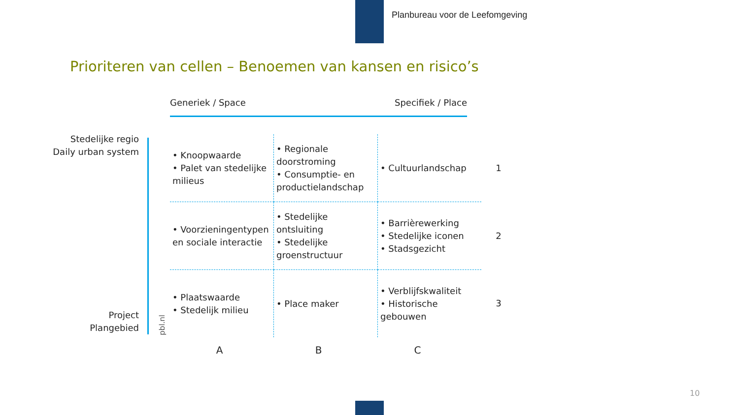Planbureau voor de Leefomgeving
Prioriteren van cellen – Benoemen van kansen en risico’s
Generiek / Space Specifiek / Place
Stedelijke regio
Daily urban system
Project
Plangebied
pbl.nl
| • Knoopwaarde • Palet van stedelijke milieus | • Regionale doorstroming • Consumptie- en productielandschap | • Cultuurlandschap | 1 |
| • Voorzieningentypen en sociale interactie | • Stedelijke ontsluiting • Stedelijke groenstructuur | • Barrièrewerking • Stedelijke iconen • Stadsgezicht | 2 |
| • Plaatswaarde • Stedelijk milieu | • Place maker | • Verblijfskwaliteit • Historische gebouwen | 3 |
A B C
10